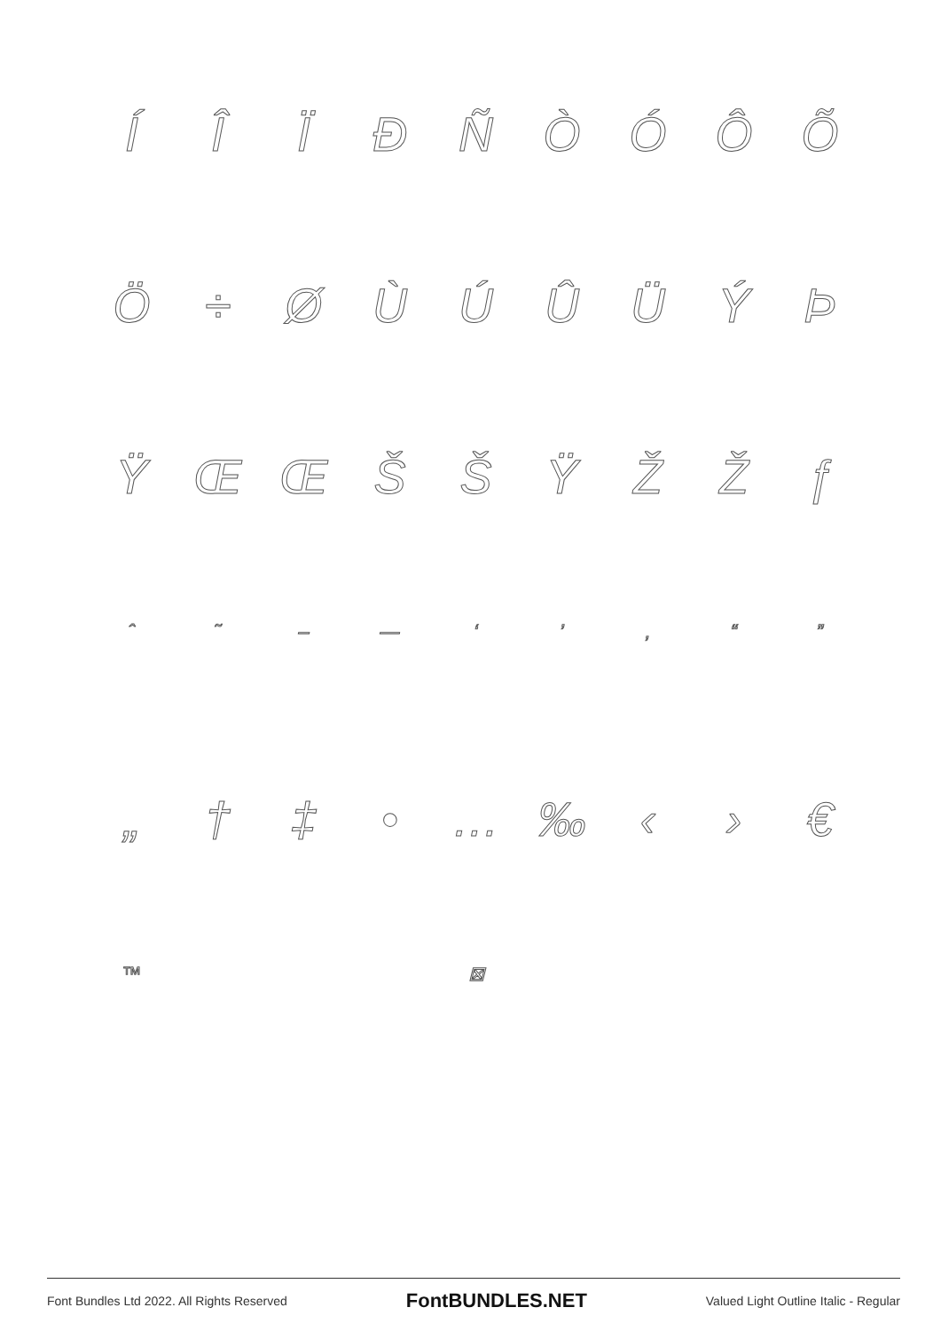Í Î Ï Ð Ñ Ò Ó Ô Õ
Ö ÷ Ø Ù Ú Û Ü Ý Þ
Ÿ Œ Œ Š Š Ÿ Ž Ž ƒ
ˆ ˜ – — ‘ ’ ‚ “ ”
„ † ‡ • … ‰ ‹ › €
™ ⊠
Font Bundles Ltd 2022. All Rights Reserved FontBUNDLES.NET Valued Light Outline Italic - Regular